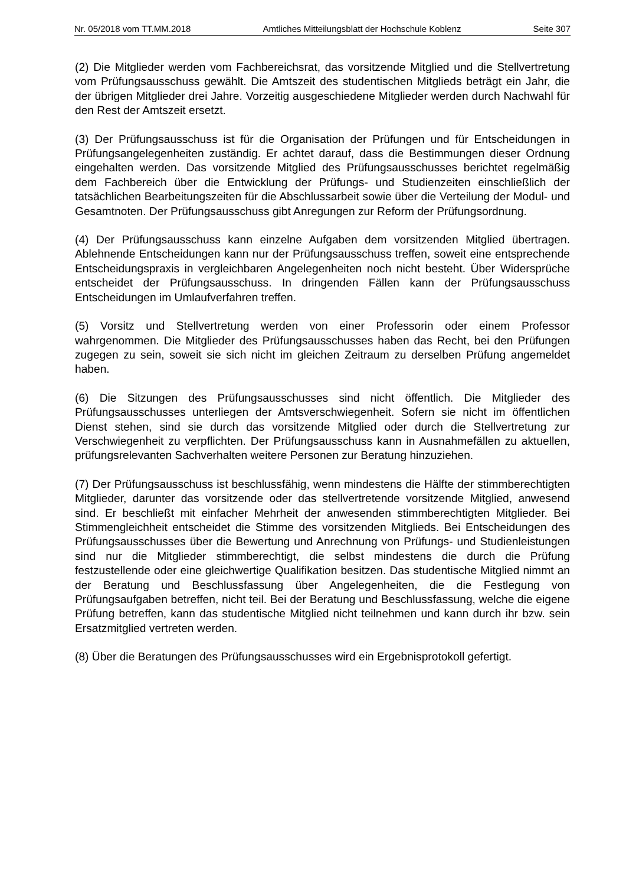Nr. 05/2018 vom TT.MM.2018 Amtliches Mitteilungsblatt der Hochschule Koblenz Seite 307
(2) Die Mitglieder werden vom Fachbereichsrat, das vorsitzende Mitglied und die Stellvertretung vom Prüfungsausschuss gewählt. Die Amtszeit des studentischen Mitglieds beträgt ein Jahr, die der übrigen Mitglieder drei Jahre. Vorzeitig ausgeschiedene Mitglieder werden durch Nachwahl für den Rest der Amtszeit ersetzt.
(3) Der Prüfungsausschuss ist für die Organisation der Prüfungen und für Entscheidungen in Prüfungsangelegenheiten zuständig. Er achtet darauf, dass die Bestimmungen dieser Ordnung eingehalten werden. Das vorsitzende Mitglied des Prüfungsausschusses berichtet regelmäßig dem Fachbereich über die Entwicklung der Prüfungs- und Studienzeiten einschließlich der tatsächlichen Bearbeitungszeiten für die Abschlussarbeit sowie über die Verteilung der Modul- und Gesamtnoten. Der Prüfungsausschuss gibt Anregungen zur Reform der Prüfungsordnung.
(4) Der Prüfungsausschuss kann einzelne Aufgaben dem vorsitzenden Mitglied übertragen. Ablehnende Entscheidungen kann nur der Prüfungsausschuss treffen, soweit eine entsprechende Entscheidungspraxis in vergleichbaren Angelegenheiten noch nicht besteht. Über Widersprüche entscheidet der Prüfungsausschuss. In dringenden Fällen kann der Prüfungsausschuss Entscheidungen im Umlaufverfahren treffen.
(5) Vorsitz und Stellvertretung werden von einer Professorin oder einem Professor wahrgenommen. Die Mitglieder des Prüfungsausschusses haben das Recht, bei den Prüfungen zugegen zu sein, soweit sie sich nicht im gleichen Zeitraum zu derselben Prüfung angemeldet haben.
(6) Die Sitzungen des Prüfungsausschusses sind nicht öffentlich. Die Mitglieder des Prüfungsausschusses unterliegen der Amtsverschwiegenheit. Sofern sie nicht im öffentlichen Dienst stehen, sind sie durch das vorsitzende Mitglied oder durch die Stellvertretung zur Verschwiegenheit zu verpflichten. Der Prüfungsausschuss kann in Ausnahmefällen zu aktuellen, prüfungsrelevanten Sachverhalten weitere Personen zur Beratung hinzuziehen.
(7) Der Prüfungsausschuss ist beschlussfähig, wenn mindestens die Hälfte der stimmberechtigten Mitglieder, darunter das vorsitzende oder das stellvertretende vorsitzende Mitglied, anwesend sind. Er beschließt mit einfacher Mehrheit der anwesenden stimmberechtigten Mitglieder. Bei Stimmengleichheit entscheidet die Stimme des vorsitzenden Mitglieds. Bei Entscheidungen des Prüfungsausschusses über die Bewertung und Anrechnung von Prüfungs- und Studienleistungen sind nur die Mitglieder stimmberechtigt, die selbst mindestens die durch die Prüfung festzustellende oder eine gleichwertige Qualifikation besitzen. Das studentische Mitglied nimmt an der Beratung und Beschlussfassung über Angelegenheiten, die die Festlegung von Prüfungsaufgaben betreffen, nicht teil. Bei der Beratung und Beschlussfassung, welche die eigene Prüfung betreffen, kann das studentische Mitglied nicht teilnehmen und kann durch ihr bzw. sein Ersatzmitglied vertreten werden.
(8) Über die Beratungen des Prüfungsausschusses wird ein Ergebnisprotokoll gefertigt.